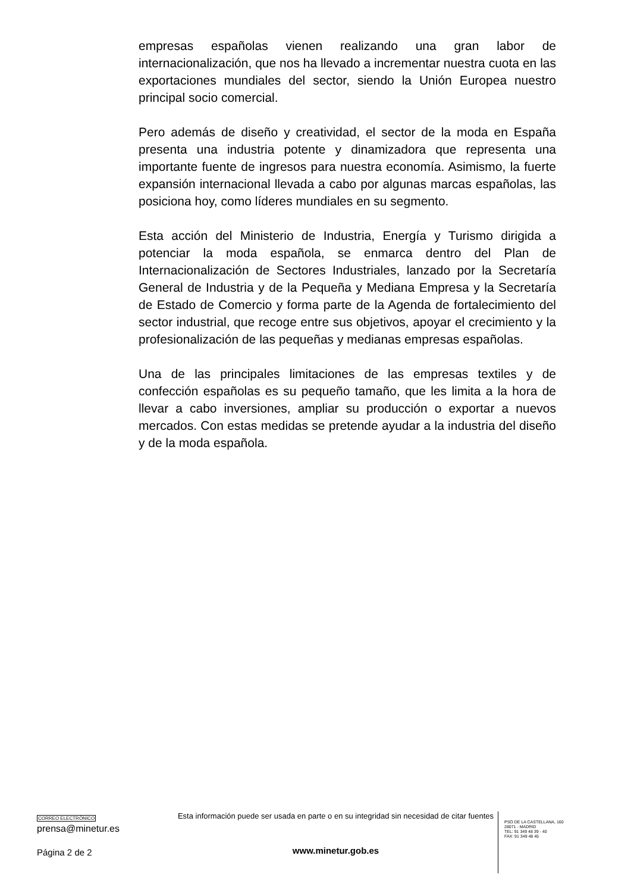empresas españolas vienen realizando una gran labor de internacionalización, que nos ha llevado a incrementar nuestra cuota en las exportaciones mundiales del sector, siendo la Unión Europea nuestro principal socio comercial.
Pero además de diseño y creatividad, el sector de la moda en España presenta una industria potente y dinamizadora que representa una importante fuente de ingresos para nuestra economía. Asimismo, la fuerte expansión internacional llevada a cabo por algunas marcas españolas, las posiciona hoy, como líderes mundiales en su segmento.
Esta acción del Ministerio de Industria, Energía y Turismo dirigida a potenciar la moda española, se enmarca dentro del Plan de Internacionalización de Sectores Industriales, lanzado por la Secretaría General de Industria y de la Pequeña y Mediana Empresa y la Secretaría de Estado de Comercio y forma parte de la Agenda de fortalecimiento del sector industrial, que recoge entre sus objetivos, apoyar el crecimiento y la profesionalización de las pequeñas y medianas empresas españolas.
Una de las principales limitaciones de las empresas textiles y de confección españolas es su pequeño tamaño, que les limita a la hora de llevar a cabo inversiones, ampliar su producción o exportar a nuevos mercados. Con estas medidas se pretende ayudar a la industria del diseño y de la moda española.
CORREO ELECTRÓNICO
prensa@minetur.es
Página 2 de 2
Esta información puede ser usada en parte o en su integridad sin necesidad de citar fuentes
www.minetur.gob.es
PSO DE LA CASTELLANA, 160
28071 - MADRID
TEL: 91 349 48 39 - 40
FAX: 91 349 48 45